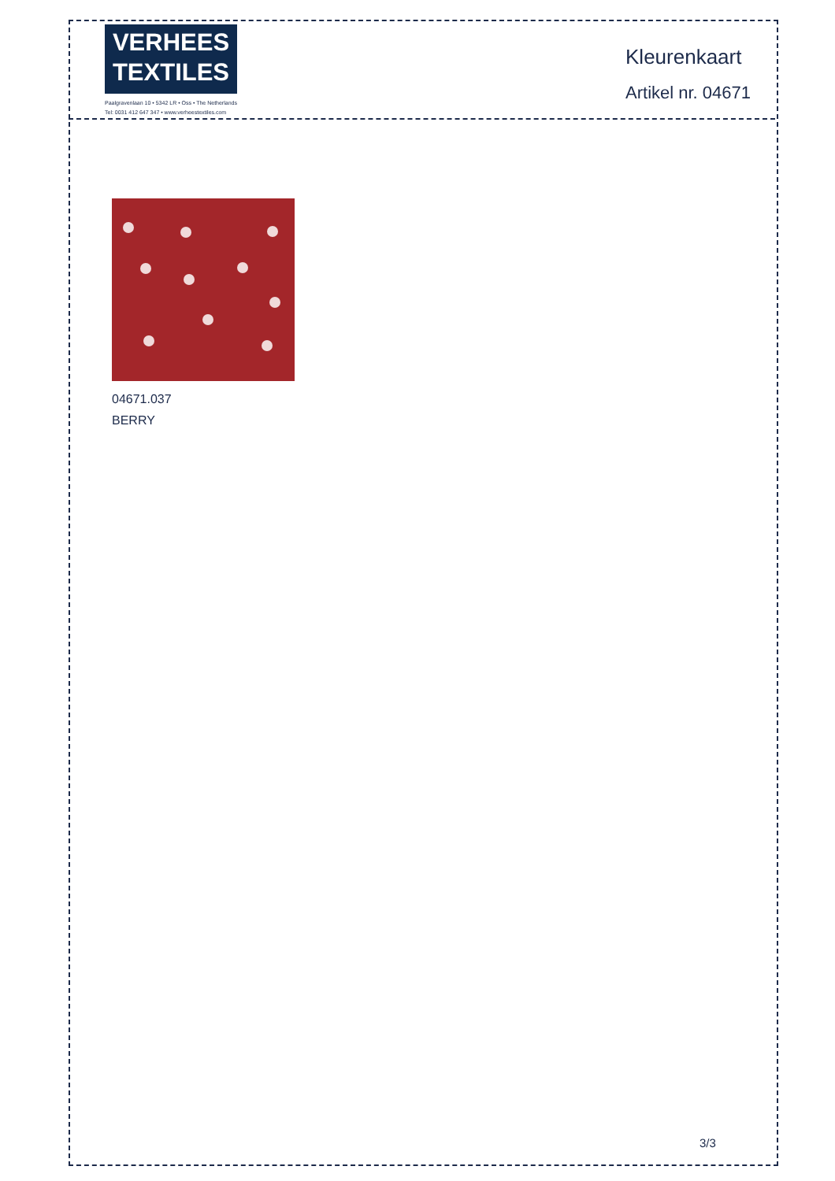VERHEES
TEXTILES
Paalgravenlaan 10 • 5342 LR • Oss • The Netherlands
Tel: 0031 412 647 347 • www.verheestextiles.com
Kleurenkaart
Artikel nr. 04671
04671.037
BERRY
3/3